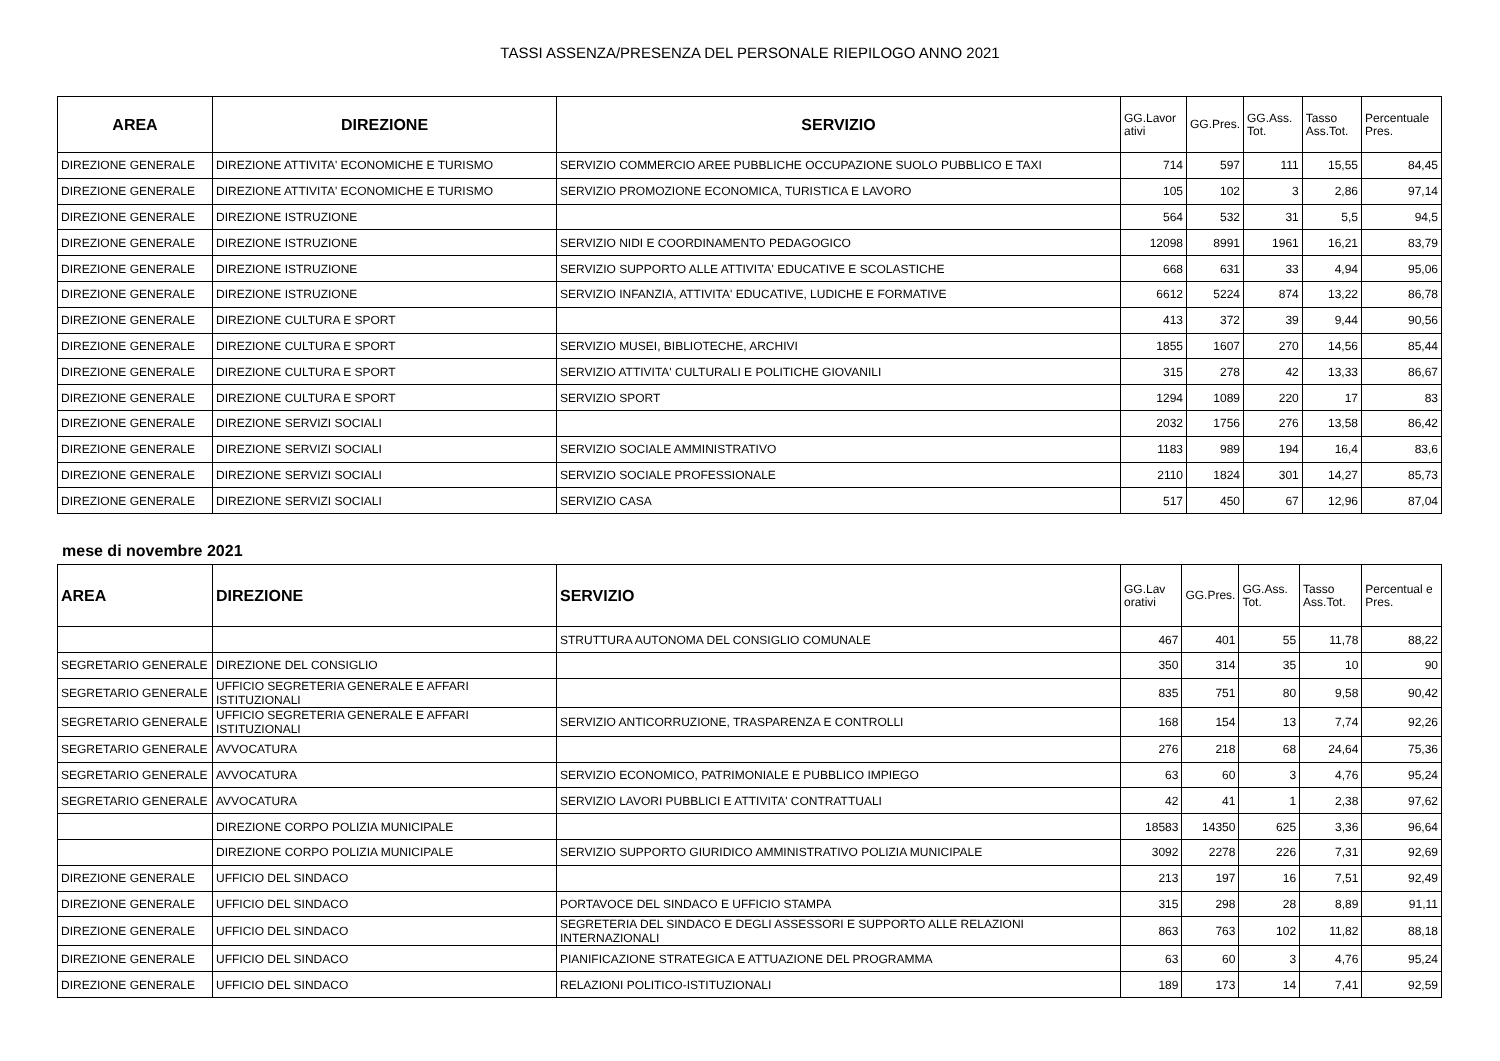TASSI ASSENZA/PRESENZA DEL PERSONALE RIEPILOGO ANNO 2021
| AREA | DIREZIONE | SERVIZIO | GG.Lavor ativi | GG.Pres. | GG.Ass. Tot. | Tasso Ass.Tot. | Percentuale Pres. |
| --- | --- | --- | --- | --- | --- | --- | --- |
| DIREZIONE GENERALE | DIREZIONE ATTIVITA' ECONOMICHE E TURISMO | SERVIZIO COMMERCIO AREE PUBBLICHE OCCUPAZIONE SUOLO PUBBLICO E TAXI | 714 | 597 | 111 | 15,55 | 84,45 |
| DIREZIONE GENERALE | DIREZIONE ATTIVITA' ECONOMICHE E TURISMO | SERVIZIO PROMOZIONE ECONOMICA, TURISTICA E LAVORO | 105 | 102 | 3 | 2,86 | 97,14 |
| DIREZIONE GENERALE | DIREZIONE ISTRUZIONE | | 564 | 532 | 31 | 5,5 | 94,5 |
| DIREZIONE GENERALE | DIREZIONE ISTRUZIONE | SERVIZIO NIDI E COORDINAMENTO PEDAGOGICO | 12098 | 8991 | 1961 | 16,21 | 83,79 |
| DIREZIONE GENERALE | DIREZIONE ISTRUZIONE | SERVIZIO SUPPORTO ALLE ATTIVITA' EDUCATIVE E SCOLASTICHE | 668 | 631 | 33 | 4,94 | 95,06 |
| DIREZIONE GENERALE | DIREZIONE ISTRUZIONE | SERVIZIO INFANZIA, ATTIVITA' EDUCATIVE, LUDICHE E FORMATIVE | 6612 | 5224 | 874 | 13,22 | 86,78 |
| DIREZIONE GENERALE | DIREZIONE CULTURA E SPORT | | 413 | 372 | 39 | 9,44 | 90,56 |
| DIREZIONE GENERALE | DIREZIONE CULTURA E SPORT | SERVIZIO MUSEI, BIBLIOTECHE, ARCHIVI | 1855 | 1607 | 270 | 14,56 | 85,44 |
| DIREZIONE GENERALE | DIREZIONE CULTURA E SPORT | SERVIZIO ATTIVITA' CULTURALI E POLITICHE GIOVANILI | 315 | 278 | 42 | 13,33 | 86,67 |
| DIREZIONE GENERALE | DIREZIONE CULTURA E SPORT | SERVIZIO SPORT | 1294 | 1089 | 220 | 17 | 83 |
| DIREZIONE GENERALE | DIREZIONE SERVIZI SOCIALI | | 2032 | 1756 | 276 | 13,58 | 86,42 |
| DIREZIONE GENERALE | DIREZIONE SERVIZI SOCIALI | SERVIZIO SOCIALE AMMINISTRATIVO | 1183 | 989 | 194 | 16,4 | 83,6 |
| DIREZIONE GENERALE | DIREZIONE SERVIZI SOCIALI | SERVIZIO SOCIALE PROFESSIONALE | 2110 | 1824 | 301 | 14,27 | 85,73 |
| DIREZIONE GENERALE | DIREZIONE SERVIZI SOCIALI | SERVIZIO CASA | 517 | 450 | 67 | 12,96 | 87,04 |
mese di novembre 2021
| AREA | DIREZIONE | SERVIZIO | GG.Lav orativi | GG.Pres. | GG.Ass. Tot. | Tasso Ass.Tot. | Percentual e Pres. |
| --- | --- | --- | --- | --- | --- | --- | --- |
| | | STRUTTURA AUTONOMA DEL CONSIGLIO COMUNALE | 467 | 401 | 55 | 11,78 | 88,22 |
| SEGRETARIO GENERALE | DIREZIONE DEL CONSIGLIO | | 350 | 314 | 35 | 10 | 90 |
| SEGRETARIO GENERALE | UFFICIO SEGRETERIA GENERALE E AFFARI ISTITUZIONALI | | 835 | 751 | 80 | 9,58 | 90,42 |
| SEGRETARIO GENERALE | UFFICIO SEGRETERIA GENERALE E AFFARI ISTITUZIONALI | SERVIZIO ANTICORRUZIONE, TRASPARENZA E CONTROLLI | 168 | 154 | 13 | 7,74 | 92,26 |
| SEGRETARIO GENERALE | AVVOCATURA | | 276 | 218 | 68 | 24,64 | 75,36 |
| SEGRETARIO GENERALE | AVVOCATURA | SERVIZIO ECONOMICO, PATRIMONIALE E PUBBLICO IMPIEGO | 63 | 60 | 3 | 4,76 | 95,24 |
| SEGRETARIO GENERALE | AVVOCATURA | SERVIZIO LAVORI PUBBLICI E ATTIVITA' CONTRATTUALI | 42 | 41 | 1 | 2,38 | 97,62 |
| | DIREZIONE CORPO POLIZIA MUNICIPALE | | 18583 | 14350 | 625 | 3,36 | 96,64 |
| | DIREZIONE CORPO POLIZIA MUNICIPALE | SERVIZIO SUPPORTO GIURIDICO AMMINISTRATIVO POLIZIA MUNICIPALE | 3092 | 2278 | 226 | 7,31 | 92,69 |
| DIREZIONE GENERALE | UFFICIO DEL SINDACO | | 213 | 197 | 16 | 7,51 | 92,49 |
| DIREZIONE GENERALE | UFFICIO DEL SINDACO | PORTAVOCE DEL SINDACO E UFFICIO STAMPA | 315 | 298 | 28 | 8,89 | 91,11 |
| DIREZIONE GENERALE | UFFICIO DEL SINDACO | SEGRETERIA DEL SINDACO E DEGLI ASSESSORI E SUPPORTO ALLE RELAZIONI INTERNAZIONALI | 863 | 763 | 102 | 11,82 | 88,18 |
| DIREZIONE GENERALE | UFFICIO DEL SINDACO | PIANIFICAZIONE STRATEGICA E ATTUAZIONE DEL PROGRAMMA | 63 | 60 | 3 | 4,76 | 95,24 |
| DIREZIONE GENERALE | UFFICIO DEL SINDACO | RELAZIONI POLITICO-ISTITUZIONALI | 189 | 173 | 14 | 7,41 | 92,59 |